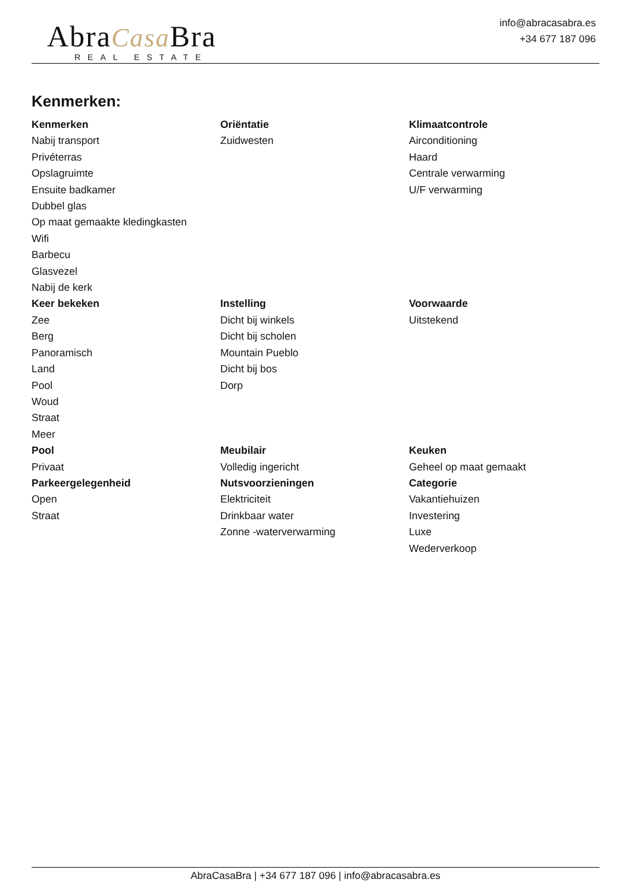AbraCasa Bra
REAL ESTATE
info@abracasabra.es
+34 677 187 096
Kenmerken:
Kenmerken
Nabij transport
Privéterras
Opslagruimte
Ensuite badkamer
Dubbel glas
Op maat gemaakte kledingkasten
Wifi
Barbecu
Glasvezel
Nabij de kerk
Oriëntatie
Zuidwesten
Klimaatcontrole
Airconditioning
Haard
Centrale verwarming
U/F verwarming
Keer bekeken
Zee
Berg
Panoramisch
Land
Pool
Woud
Straat
Meer
Instelling
Dicht bij winkels
Dicht bij scholen
Mountain Pueblo
Dicht bij bos
Dorp
Voorwaarde
Uitstekend
Pool
Privaat
Meubilair
Volledig ingericht
Keuken
Geheel op maat gemaakt
Parkeergelegenheid
Open
Straat
Nutsvoorzieningen
Elektriciteit
Drinkbaar water
Zonne -waterverwarming
Categorie
Vakantiehuizen
Investering
Luxe
Wederverkoop
AbraCasaBra | +34 677 187 096 | info@abracasabra.es